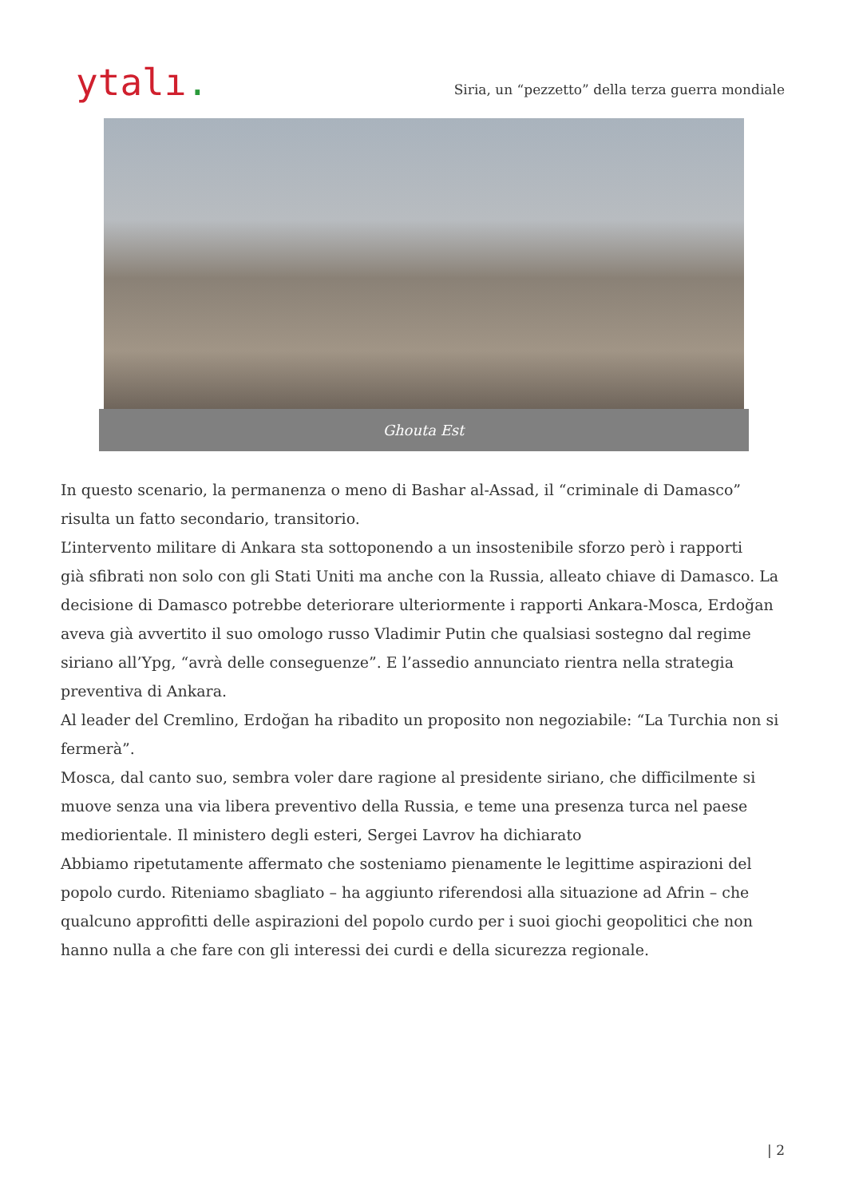ytalı.
Siria, un “pezzetto” della terza guerra mondiale
Ghouta Est
In questo scenario, la permanenza o meno di Bashar al-Assad, il “criminale di Damasco” risulta un fatto secondario, transitorio.
L’intervento militare di Ankara sta sottoponendo a un insostenibile sforzo però i rapporti
già sfibrati non solo con gli Stati Uniti ma anche con la Russia, alleato chiave di Damasco. La decisione di Damasco potrebbe deteriorare ulteriormente i rapporti Ankara-Mosca, Erdoğan aveva già avvertito il suo omologo russo Vladimir Putin che qualsiasi sostegno dal regime siriano all’Ypg, “avrà delle conseguenze”. E l’assedio annunciato rientra nella strategia preventiva di Ankara.
Al leader del Cremlino, Erdoğan ha ribadito un proposito non negoziabile: “La Turchia non si fermerà”.
Mosca, dal canto suo, sembra voler dare ragione al presidente siriano, che difficilmente si muove senza una via libera preventivo della Russia, e teme una presenza turca nel paese mediorientale. Il ministero degli esteri, Sergei Lavrov ha dichiarato
Abbiamo ripetutamente affermato che sosteniamo pienamente le legittime aspirazioni del popolo curdo. Riteniamo sbagliato – ha aggiunto riferendosi alla situazione ad Afrin – che qualcuno approfitti delle aspirazioni del popolo curdo per i suoi giochi geopolitici che non hanno nulla a che fare con gli interessi dei curdi e della sicurezza regionale.
| 2